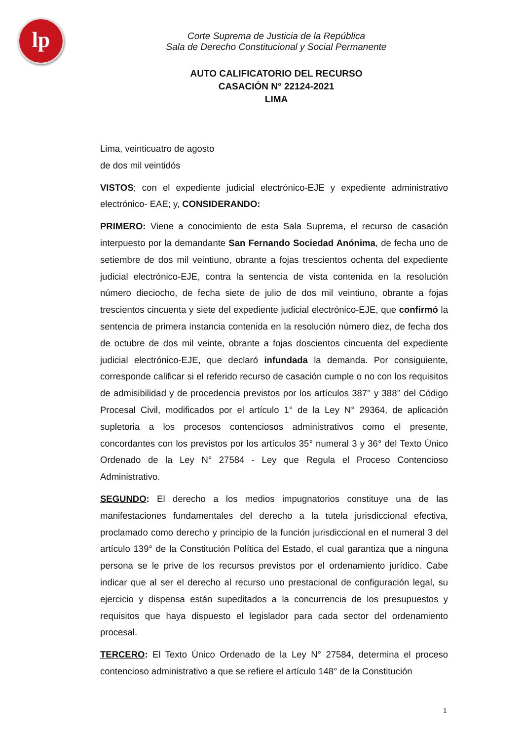lp
Corte Suprema de Justicia de la República
Sala de Derecho Constitucional y Social Permanente
AUTO CALIFICATORIO DEL RECURSO
CASACIÓN N° 22124-2021
LIMA
Lima, veinticuatro de agosto
de dos mil veintidós
VISTOS; con el expediente judicial electrónico-EJE y expediente administrativo electrónico- EAE; y, CONSIDERANDO:
PRIMERO: Viene a conocimiento de esta Sala Suprema, el recurso de casación interpuesto por la demandante San Fernando Sociedad Anónima, de fecha uno de setiembre de dos mil veintiuno, obrante a fojas trescientos ochenta del expediente judicial electrónico-EJE, contra la sentencia de vista contenida en la resolución número dieciocho, de fecha siete de julio de dos mil veintiuno, obrante a fojas trescientos cincuenta y siete del expediente judicial electrónico-EJE, que confirmó la sentencia de primera instancia contenida en la resolución número diez, de fecha dos de octubre de dos mil veinte, obrante a fojas doscientos cincuenta del expediente judicial electrónico-EJE, que declaró infundada la demanda. Por consiguiente, corresponde calificar si el referido recurso de casación cumple o no con los requisitos de admisibilidad y de procedencia previstos por los artículos 387° y 388° del Código Procesal Civil, modificados por el artículo 1° de la Ley N° 29364, de aplicación supletoria a los procesos contenciosos administrativos como el presente, concordantes con los previstos por los artículos 35° numeral 3 y 36° del Texto Único Ordenado de la Ley N° 27584 - Ley que Regula el Proceso Contencioso Administrativo.
SEGUNDO: El derecho a los medios impugnatorios constituye una de las manifestaciones fundamentales del derecho a la tutela jurisdiccional efectiva, proclamado como derecho y principio de la función jurisdiccional en el numeral 3 del artículo 139° de la Constitución Política del Estado, el cual garantiza que a ninguna persona se le prive de los recursos previstos por el ordenamiento jurídico. Cabe indicar que al ser el derecho al recurso uno prestacional de configuración legal, su ejercicio y dispensa están supeditados a la concurrencia de los presupuestos y requisitos que haya dispuesto el legislador para cada sector del ordenamiento procesal.
TERCERO: El Texto Único Ordenado de la Ley N° 27584, determina el proceso contencioso administrativo a que se refiere el artículo 148° de la Constitución
1